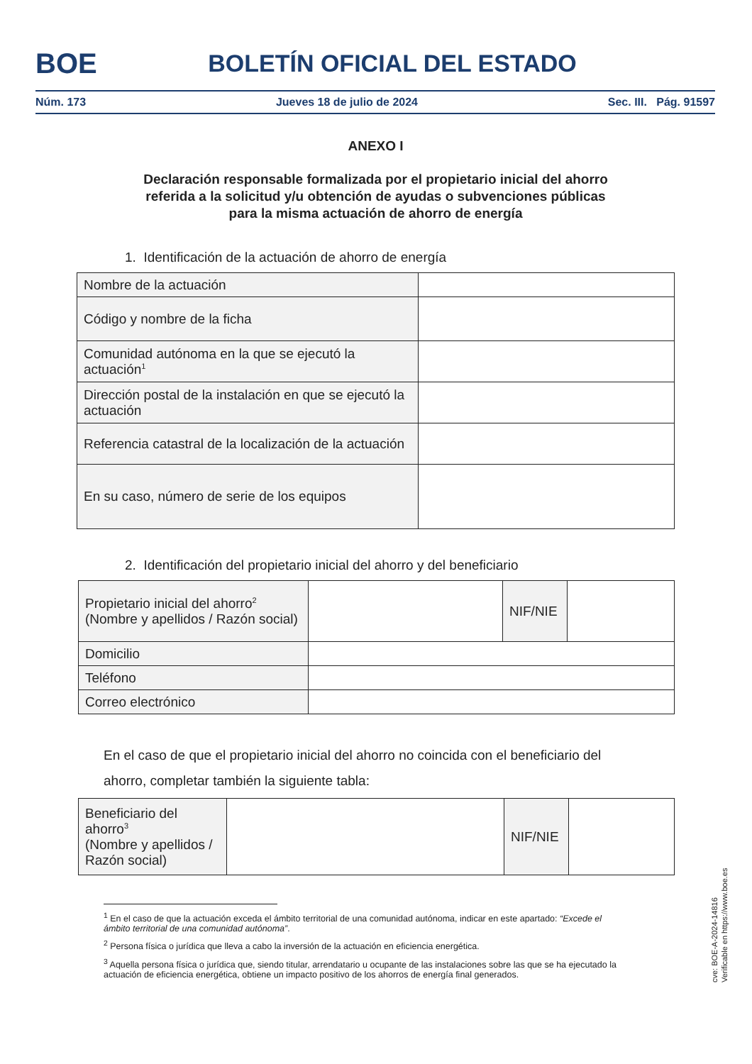BOE
BOLETÍN OFICIAL DEL ESTADO
Núm. 173 Jueves 18 de julio de 2024 Sec. III. Pág. 91597
ANEXO I
Declaración responsable formalizada por el propietario inicial del ahorro
referida a la solicitud y/u obtención de ayudas o subvenciones públicas
para la misma actuación de ahorro de energía
1. Identificación de la actuación de ahorro de energía
| Nombre de la actuación | |
| Código y nombre de la ficha | |
| Comunidad autónoma en la que se ejecutó la actuación<sup>1</sup> | |
| Dirección postal de la instalación en que se ejecutó la actuación | |
| Referencia catastral de la localización de la actuación | |
| En su caso, número de serie de los equipos | |
2. Identificación del propietario inicial del ahorro y del beneficiario
| Propietario inicial del ahorro<sup>2</sup> (Nombre y apellidos / Razón social) | | NIF/NIE | |
| Domicilio | | | |
| Teléfono | | | |
| Correo electrónico | | | |
En el caso de que el propietario inicial del ahorro no coincida con el beneficiario del ahorro, completar también la siguiente tabla:
| Beneficiario del ahorro<sup>3</sup> (Nombre y apellidos / Razón social) | | NIF/NIE | |
<sup>1</sup> En el caso de que la actuación exceda el ámbito territorial de una comunidad autónoma, indicar en este apartado: “Excede el ámbito territorial de una comunidad autónoma”.
<sup>2</sup> Persona física o jurídica que lleva a cabo la inversión de la actuación en eficiencia energética.
<sup>3</sup> Aquella persona física o jurídica que, siendo titular, arrendatario u ocupante de las instalaciones sobre las que se ha ejecutado la actuación de eficiencia energética, obtiene un impacto positivo de los ahorros de energía final generados.
cve: BOE-A-2024-14816
Verificable en https://www.boe.es